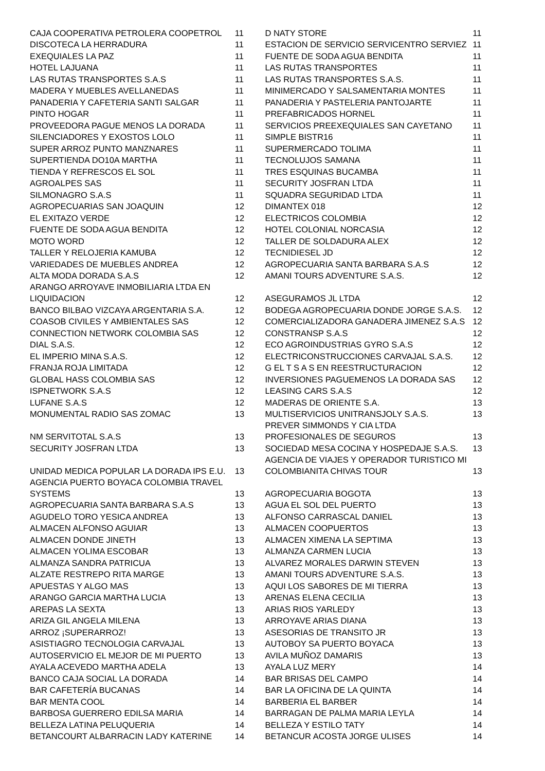| CAJA COOPERATIVA PETROLERA COOPETROL | 11 | D NATY STORE | 11 |
| DISCOTECA LA HERRADURA | 11 | ESTACION DE SERVICIO SERVICENTRO SERVIEZ | 11 |
| EXEQUIALES LA PAZ | 11 | FUENTE DE SODA AGUA BENDITA | 11 |
| HOTEL LAJUANA | 11 | LAS RUTAS TRANSPORTES | 11 |
| LAS RUTAS TRANSPORTES S.A.S | 11 | LAS RUTAS TRANSPORTES S.A.S. | 11 |
| MADERA Y MUEBLES AVELLANEDAS | 11 | MINIMERCADO Y SALSAMENTARIA MONTES | 11 |
| PANADERIA Y CAFETERIA SANTI SALGAR | 11 | PANADERIA Y PASTELERIA PANTOJARTE | 11 |
| PINTO HOGAR | 11 | PREFABRICADOS HORNEL | 11 |
| PROVEEDORA PAGUE MENOS LA DORADA | 11 | SERVICIOS PREEXEQUIALES SAN CAYETANO | 11 |
| SILENCIADORES Y EXOSTOS LOLO | 11 | SIMPLE BISTR16 | 11 |
| SUPER ARROZ PUNTO MANZNARES | 11 | SUPERMERCADO TOLIMA | 11 |
| SUPERTIENDA DO10A MARTHA | 11 | TECNOLUJOS SAMANA | 11 |
| TIENDA Y REFRESCOS EL SOL | 11 | TRES ESQUINAS BUCAMBA | 11 |
| AGROALPES SAS | 11 | SECURITY JOSFRAN LTDA | 11 |
| SILMONAGRO S.A.S | 11 | SQUADRA SEGURIDAD LTDA | 11 |
| AGROPECUARIAS SAN JOAQUIN | 12 | DIMANTEX 018 | 12 |
| EL EXITAZO VERDE | 12 | ELECTRICOS COLOMBIA | 12 |
| FUENTE DE SODA AGUA BENDITA | 12 | HOTEL COLONIAL NORCASIA | 12 |
| MOTO WORD | 12 | TALLER DE SOLDADURA ALEX | 12 |
| TALLER Y RELOJERIA KAMUBA | 12 | TECNIDIESEL JD | 12 |
| VARIEDADES DE MUEBLES ANDREA | 12 | AGROPECUARIA SANTA BARBARA S.A.S | 12 |
| ALTA MODA DORADA S.A.S | 12 | AMANI TOURS ADVENTURE S.A.S. | 12 |
| ARANGO ARROYAVE INMOBILIARIA LTDA EN LIQUIDACION | 12 | ASEGURAMOS JL LTDA | 12 |
| BANCO BILBAO VIZCAYA ARGENTARIA S.A. | 12 | BODEGA AGROPECUARIA DONDE JORGE S.A.S. | 12 |
| COASOB CIVILES Y AMBIENTALES SAS | 12 | COMERCIALIZADORA GANADERA JIMENEZ S.A.S | 12 |
| CONNECTION NETWORK COLOMBIA SAS | 12 | CONSTRANSP S.A.S | 12 |
| DIAL S.A.S. | 12 | ECO AGROINDUSTRIAS GYRO S.A.S | 12 |
| EL IMPERIO MINA S.A.S. | 12 | ELECTRICONSTRUCCIONES CARVAJAL S.A.S. | 12 |
| FRANJA ROJA LIMITADA | 12 | G EL T S A S EN REESTRUCTURACION | 12 |
| GLOBAL HASS COLOMBIA SAS | 12 | INVERSIONES PAGUEMENOS LA DORADA SAS | 12 |
| ISPNETWORK S.A.S | 12 | LEASING CARS S.A.S | 12 |
| LUFANE S.A.S | 12 | MADERAS DE ORIENTE S.A. | 13 |
| MONUMENTAL RADIO SAS ZOMAC | 13 | MULTISERVICIOS UNITRANSJOLY S.A.S. | 13 |
| NM SERVITOTAL S.A.S | 13 | PREVER SIMMONDS Y CIA LTDA PROFESIONALES DE SEGUROS | 13 |
| SECURITY JOSFRAN LTDA | 13 | SOCIEDAD MESA COCINA Y HOSPEDAJE S.A.S. | 13 |
| UNIDAD MEDICA POPULAR LA DORADA IPS E.U. | 13 | AGENCIA DE VIAJES Y OPERADOR TURISTICO MI COLOMBIANITA CHIVAS TOUR | 13 |
| AGENCIA PUERTO BOYACA COLOMBIA TRAVEL SYSTEMS | 13 | AGROPECUARIA BOGOTA | 13 |
| AGROPECUARIA SANTA BARBARA S.A.S | 13 | AGUA EL SOL DEL PUERTO | 13 |
| AGUDELO TORO YESICA ANDREA | 13 | ALFONSO CARRASCAL DANIEL | 13 |
| ALMACEN ALFONSO AGUIAR | 13 | ALMACEN COOPUERTOS | 13 |
| ALMACEN DONDE JINETH | 13 | ALMACEN XIMENA LA SEPTIMA | 13 |
| ALMACEN YOLIMA ESCOBAR | 13 | ALMANZA CARMEN LUCIA | 13 |
| ALMANZA SANDRA PATRICUA | 13 | ALVAREZ MORALES DARWIN STEVEN | 13 |
| ALZATE RESTREPO RITA MARGE | 13 | AMANI TOURS ADVENTURE S.A.S. | 13 |
| APUESTAS Y ALGO MAS | 13 | AQUI LOS SABORES DE MI TIERRA | 13 |
| ARANGO GARCIA MARTHA LUCIA | 13 | ARENAS ELENA CECILIA | 13 |
| AREPAS LA SEXTA | 13 | ARIAS RIOS YARLEDY | 13 |
| ARIZA GIL ANGELA MILENA | 13 | ARROYAVE ARIAS DIANA | 13 |
| ARROZ ¡SUPERARROZ! | 13 | ASESORIAS DE TRANSITO JR | 13 |
| ASISTIAGRO TECNOLOGIA CARVAJAL | 13 | AUTOBOY SA PUERTO BOYACA | 13 |
| AUTOSERVICIO EL MEJOR DE MI PUERTO | 13 | AVILA MUÑOZ DAMARIS | 13 |
| AYALA ACEVEDO MARTHA ADELA | 13 | AYALA LUZ MERY | 14 |
| BANCO CAJA SOCIAL LA DORADA | 14 | BAR BRISAS DEL CAMPO | 14 |
| BAR CAFETERÍA BUCANAS | 14 | BAR LA OFICINA DE LA QUINTA | 14 |
| BAR MENTA COOL | 14 | BARBERIA EL BARBER | 14 |
| BARBOSA GUERRERO EDILSA MARIA | 14 | BARRAGAN DE PALMA MARIA LEYLA | 14 |
| BELLEZA LATINA PELUQUERIA | 14 | BELLEZA Y ESTILO TATY | 14 |
| BETANCOURT ALBARRACIN LADY KATERINE | 14 | BETANCUR ACOSTA JORGE ULISES | 14 |